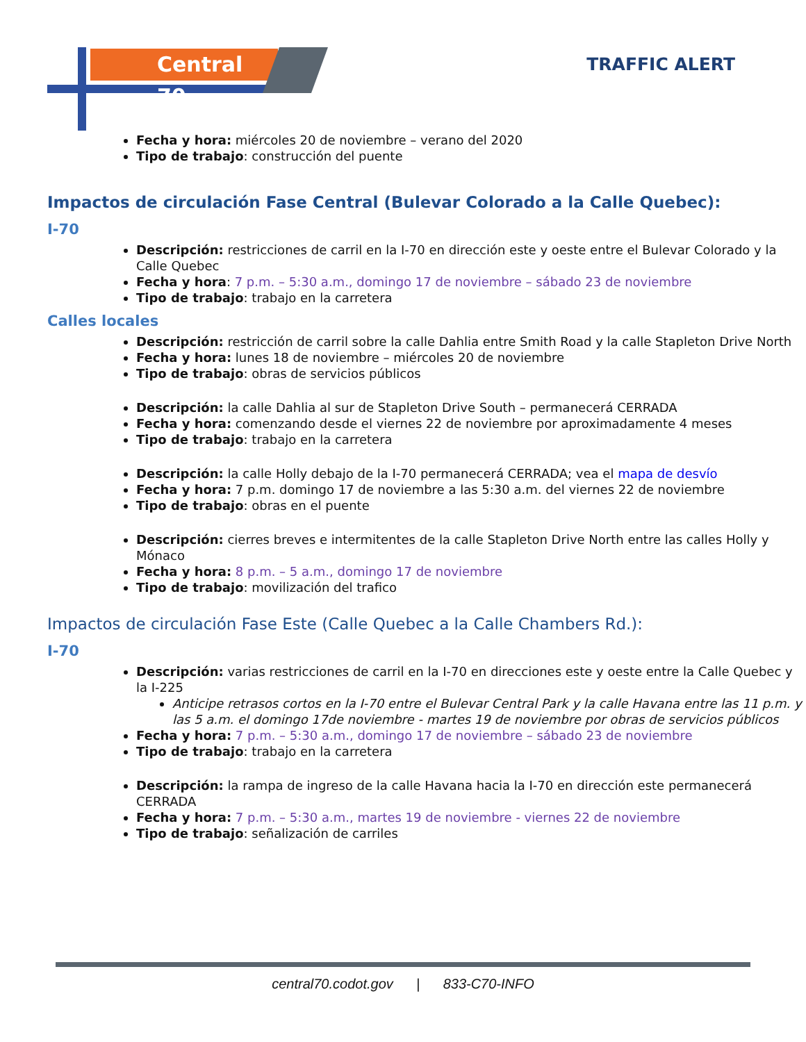Central 70 TRAFFIC ALERT
Fecha y hora: miércoles 20 de noviembre – verano del 2020
Tipo de trabajo: construcción del puente
Impactos de circulación Fase Central (Bulevar Colorado a la Calle Quebec):
I-70
Descripción: restricciones de carril en la I-70 en dirección este y oeste entre el Bulevar Colorado y la Calle Quebec
Fecha y hora: 7 p.m. – 5:30 a.m., domingo 17 de noviembre – sábado 23 de noviembre
Tipo de trabajo: trabajo en la carretera
Calles locales
Descripción: restricción de carril sobre la calle Dahlia entre Smith Road y la calle Stapleton Drive North
Fecha y hora: lunes 18 de noviembre – miércoles 20 de noviembre
Tipo de trabajo: obras de servicios públicos
Descripción: la calle Dahlia al sur de Stapleton Drive South – permanecerá CERRADA
Fecha y hora: comenzando desde el viernes 22 de noviembre por aproximadamente 4 meses
Tipo de trabajo: trabajo en la carretera
Descripción: la calle Holly debajo de la I-70 permanecerá CERRADA; vea el mapa de desvío
Fecha y hora: 7 p.m. domingo 17 de noviembre a las 5:30 a.m. del viernes 22 de noviembre
Tipo de trabajo: obras en el puente
Descripción: cierres breves e intermitentes de la calle Stapleton Drive North entre las calles Holly y Mónaco
Fecha y hora: 8 p.m. – 5 a.m., domingo 17 de noviembre
Tipo de trabajo: movilización del trafico
Impactos de circulación Fase Este (Calle Quebec a la Calle Chambers Rd.):
I-70
Descripción: varias restricciones de carril en la I-70 en direcciones este y oeste entre la Calle Quebec y la I-225
Anticipe retrasos cortos en la I-70 entre el Bulevar Central Park y la calle Havana entre las 11 p.m. y las 5 a.m. el domingo 17de noviembre - martes 19 de noviembre por obras de servicios públicos
Fecha y hora: 7 p.m. – 5:30 a.m., domingo 17 de noviembre – sábado 23 de noviembre
Tipo de trabajo: trabajo en la carretera
Descripción: la rampa de ingreso de la calle Havana hacia la I-70 en dirección este permanecerá CERRADA
Fecha y hora: 7 p.m. – 5:30 a.m., martes 19 de noviembre - viernes 22 de noviembre
Tipo de trabajo: señalización de carriles
central70.codot.gov | 833-C70-INFO